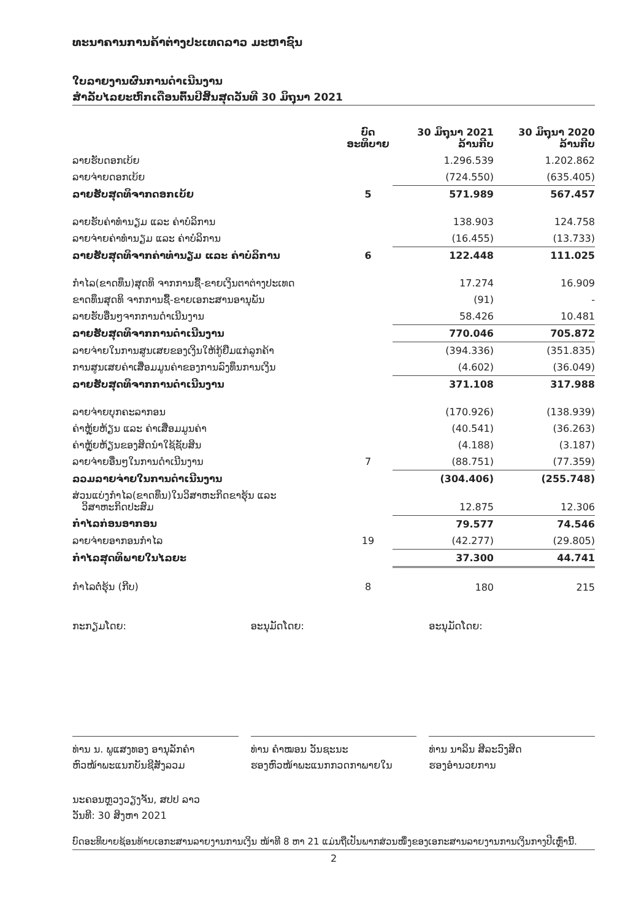ທະນາຄານການຄ້າຕ່າງປະເທດລາວ ມະຫາຊົນ
ໃບລາຍງານຜົນການດຳເນີນງານ
ສຳລັບໄລຍະຫົກເດືອນຕົ້ນປີສິ້ນສຸດວັນທີ 30 ມິຖຸນາ 2021
| | ບົດ ອະທິບາຍ | 30 ມິຖຸນາ 2021 ລ້ານກີບ | 30 ມິຖຸນາ 2020 ລ້ານກີບ |
| --- | --- | --- | --- |
| ລາຍຮັບດອກເບ້ຍ | | 1.296.539 | 1.202.862 |
| ລາຍຈ່າຍດອກເບ້ຍ | | (724.550) | (635.405) |
| ລາຍຮັບສຸດທິຈາກດອກເບ້ຍ | 5 | 571.989 | 567.457 |
| ລາຍຮັບຄ່າທຳນຽມ ແລະ ຄ່າບໍລິການ | | 138.903 | 124.758 |
| ລາຍຈ່າຍຄ່າທຳນຽມ ແລະ ຄ່າບໍລິການ | | (16.455) | (13.733) |
| ລາຍຮັບສຸດທິຈາກຄ່າທຳນຽມ ແລະ ຄ່າບໍລິການ | 6 | 122.448 | 111.025 |
| ກຳໄລ(ຂາດທຶນ)ສຸດທິ ຈາກການຊື້-ຂາຍເງິນຕາຕ່າງປະເທດ | | 17.274 | 16.909 |
| ຂາດທຶນສຸດທິ ຈາກການຊື້-ຂາຍເອກະສານອານຸພັນ | | (91) | - |
| ລາຍຮັບອື່ນໆຈາກການດຳເນີນງານ | | 58.426 | 10.481 |
| ລາຍຮັບສຸດທິຈາກການດຳເນີນງານ | | 770.046 | 705.872 |
| ລາຍຈ່າຍໃນການສູນເສຍຂອງເງິນໃຫ້ກູ້ຢືມແກ່ລູກຄ້າ | | (394.336) | (351.835) |
| ການສູນເສຍຄ່າເສື່ອມມູນຄ່າຂອງການລົງທຶນການເງິນ | | (4.602) | (36.049) |
| ລາຍຮັບສຸດທິຈາກການດຳເນີນງານ | | 371.108 | 317.988 |
| ລາຍຈ່າຍບຸກຄະລາກອນ | | (170.926) | (138.939) |
| ຄ່າຫຼຸ້ຍຫ້ຽນ ແລະ ຄ່າເສື່ອມມູນຄ່າ | | (40.541) | (36.263) |
| ຄ່າຫຼຸ້ຍຫ້ຽນຂອງສິດນຳໃຊ້ຊັບສິນ | | (4.188) | (3.187) |
| ລາຍຈ່າຍອື່ນໆໃນການດຳເນີນງານ | 7 | (88.751) | (77.359) |
| ລວມລາຍຈ່າຍໃນການດຳເນີນງານ | | (304.406) | (255.748) |
| ສ່ວນແບ່ງກຳໄລ(ຂາດທຶນ)ໃນວິສາຫະກິດຂາຮຸ້ນ ແລະ ວິສາຫະກິດປະສົມ | | 12.875 | 12.306 |
| ກຳໄລກ່ອນອາກອນ | | 79.577 | 74.546 |
| ລາຍຈ່າຍອາກອນກຳໄລ | 19 | (42.277) | (29.805) |
| ກຳໄລສຸດທິພາຍໃນໄລຍະ | | 37.300 | 44.741 |
| ກຳໄລຕໍ່ຮຸ້ນ (ກີບ) | 8 | 180 | 215 |
ກະກຽມໂດຍ:
ທ່ານ ນ. ພູແສງທອງ ອານຸລັກຄຳ
ຫົວໜ້າພະແນກບັນຊີສັງລວມ
ອະນຸມັດໂດຍ:
ທ່ານ ຄຳໝອນ ວັນຊະນະ
ຮອງຫົວໜ້າພະແນກກວດກາພາຍໃນ
ອະນຸມັດໂດຍ:
ທ່ານ ນາລິນ ສີລະວົງສິດ
ຮອງອຳນວຍການ
ນະຄອນຫຼວງວຽງຈັນ, ສປປ ລາວ
ວັນທີ: 30 ສິງຫາ 2021
ບົດອະທິບາຍຊ້ອນທ້າຍເອກະສານລາຍງານການເງິນ ໜ້າທີ 8 ຫາ 21 ແມ່ນຖືເປັນພາກສ່ວນໜຶ່ງຂອງເອກະສານລາຍງານການເງິນກາງປີເຫຼົ່ານີ້.
2